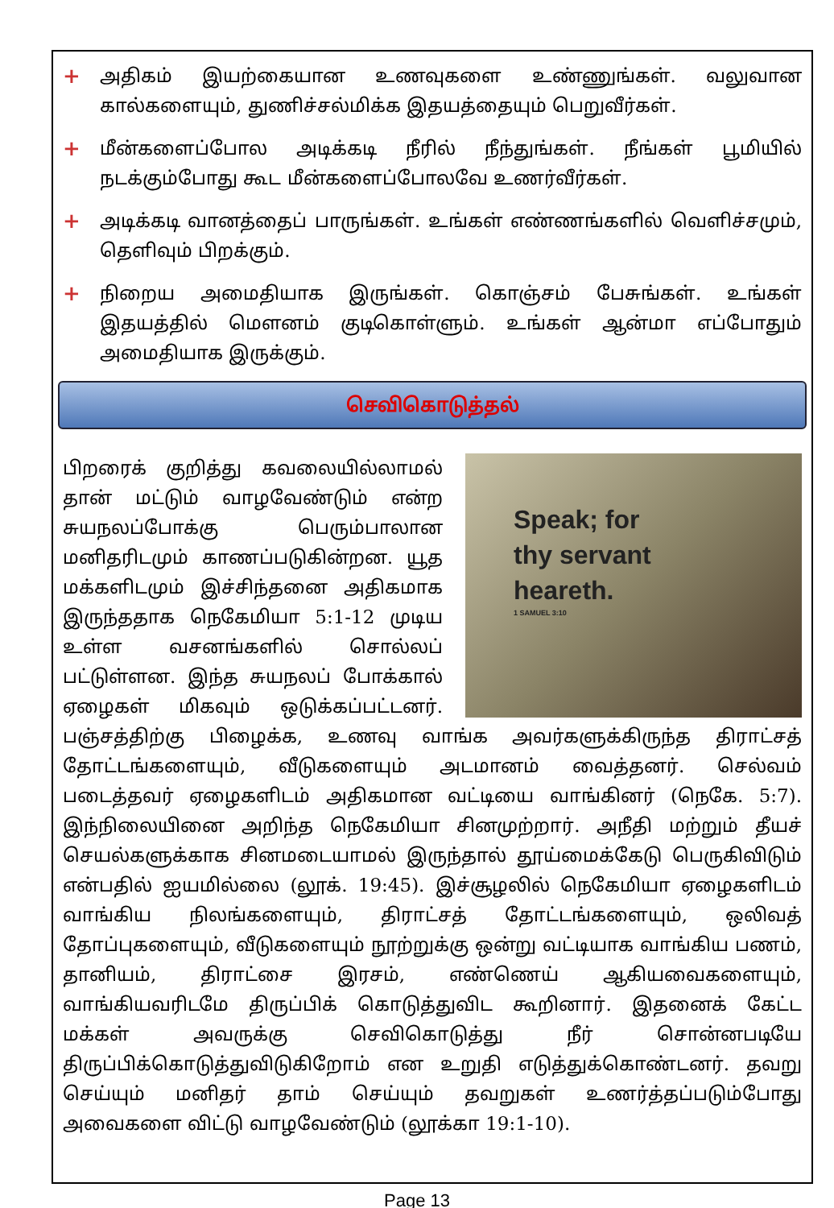+ அதிகம் இயற்கையான உணவுகளை உண்ணுங்கள். வலுவான கால்களையும், துணிச்சல்மிக்க இதயத்தையும் பெறுவீர்கள்.
+ மீன்களைப்போல அடிக்கடி நீரில் நீந்துங்கள். நீங்கள் பூமியில் நடக்கும்போது கூட மீன்களைப்போலவே உணர்வீர்கள்.
+ அடிக்கடி வானத்தைப் பாருங்கள். உங்கள் எண்ணங்களில் வெளிச்சமும், தெளிவும் பிறக்கும்.
+ நிறைய அமைதியாக இருங்கள். கொஞ்சம் பேசுங்கள். உங்கள் இதயத்தில் மௌனம் குடிகொள்ளும். உங்கள் ஆன்மா எப்போதும் அமைதியாக இருக்கும்.
செவிகொடுத்தல்
Speak; for
thy servant
heareth.
1 SAMUEL 3:10
பிறரைக் குறித்து கவலையில்லாமல் தான் மட்டும் வாழவேண்டும் என்ற சுயநலப்போக்கு பெரும்பாலான மனிதரிடமும் காணப்படுகின்றன. யூத மக்களிடமும் இச்சிந்தனை அதிகமாக இருந்ததாக நெகேமியா 5:1-12 முடிய உள்ள வசனங்களில் சொல்லப் பட்டுள்ளன. இந்த சுயநலப் போக்கால் ஏழைகள் மிகவும் ஒடுக்கப்பட்டனர். பஞ்சத்திற்கு பிழைக்க, உணவு வாங்க அவர்களுக்கிருந்த திராட்சத் தோட்டங்களையும், வீடுகளையும் அடமானம் வைத்தனர். செல்வம் படைத்தவர் ஏழைகளிடம் அதிகமான வட்டியை வாங்கினர் (நெகே. 5:7). இந்நிலையினை அறிந்த நெகேமியா சினமுற்றார். அநீதி மற்றும் தீயச் செயல்களுக்காக சினமடையாமல் இருந்தால் தூய்மைக்கேடு பெருகிவிடும் என்பதில் ஐயமில்லை (லூக். 19:45). இச்சூழலில் நெகேமியா ஏழைகளிடம் வாங்கிய நிலங்களையும், திராட்சத் தோட்டங்களையும், ஒலிவத் தோப்புகளையும், வீடுகளையும் நூற்றுக்கு ஒன்று வட்டியாக வாங்கிய பணம், தானியம், திராட்சை இரசம், எண்ணெய் ஆகியவைகளையும், வாங்கியவரிடமே திருப்பிக் கொடுத்துவிட கூறினார். இதனைக் கேட்ட மக்கள் அவருக்கு செவிகொடுத்து நீர் சொன்னபடியே திருப்பிக்கொடுத்துவிடுகிறோம் என உறுதி எடுத்துக்கொண்டனர். தவறு செய்யும் மனிதர் தாம் செய்யும் தவறுகள் உணர்த்தப்படும்போது அவைகளை விட்டு வாழவேண்டும் (லூக்கா 19:1-10).
Page 13